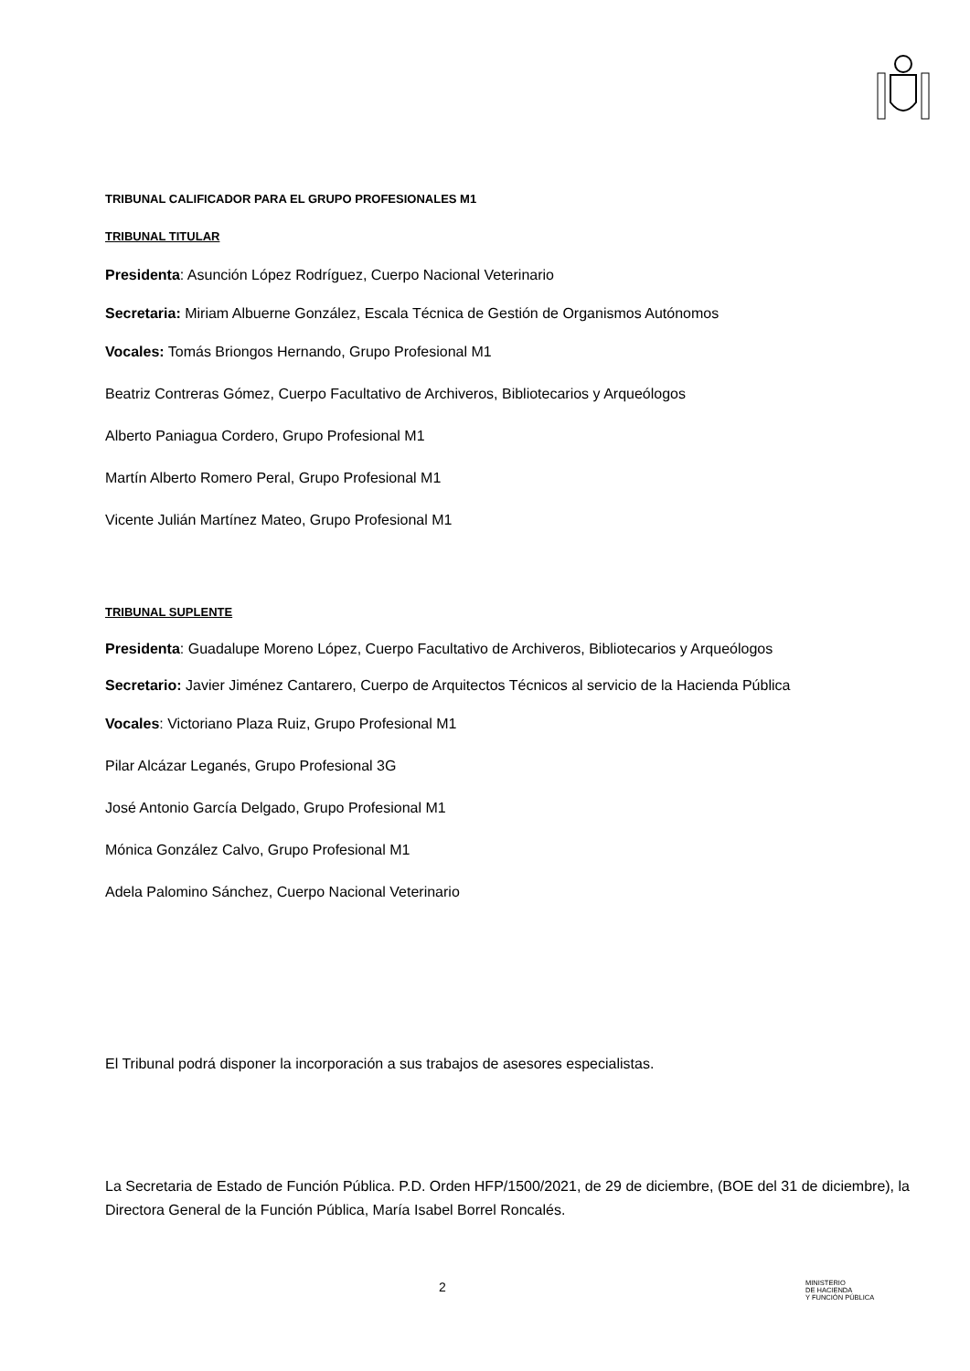TRIBUNAL CALIFICADOR PARA EL GRUPO PROFESIONALES M1
TRIBUNAL TITULAR
Presidenta: Asunción López Rodríguez, Cuerpo Nacional Veterinario
Secretaria: Miriam Albuerne González, Escala Técnica de Gestión de Organismos Autónomos
Vocales: Tomás Briongos Hernando, Grupo Profesional M1
Beatriz Contreras Gómez, Cuerpo Facultativo de Archiveros, Bibliotecarios y Arqueólogos
Alberto Paniagua Cordero, Grupo Profesional M1
Martín Alberto Romero Peral, Grupo Profesional M1
Vicente Julián Martínez Mateo, Grupo Profesional M1
TRIBUNAL SUPLENTE
Presidenta: Guadalupe Moreno López, Cuerpo Facultativo de Archiveros, Bibliotecarios y Arqueólogos
Secretario: Javier Jiménez Cantarero, Cuerpo de Arquitectos Técnicos al servicio de la Hacienda Pública
Vocales: Victoriano Plaza Ruiz, Grupo Profesional M1
Pilar Alcázar Leganés, Grupo Profesional 3G
José Antonio García Delgado, Grupo Profesional M1
Mónica González Calvo, Grupo Profesional M1
Adela Palomino Sánchez, Cuerpo Nacional Veterinario
El Tribunal podrá disponer la incorporación a sus trabajos de asesores especialistas.
La Secretaria de Estado de Función Pública. P.D. Orden HFP/1500/2021, de 29 de diciembre, (BOE del 31 de diciembre), la Directora General de la Función Pública, María Isabel Borrel Roncalés.
2
MINISTERIO
DE HACIENDA
Y FUNCIÓN PÚBLICA